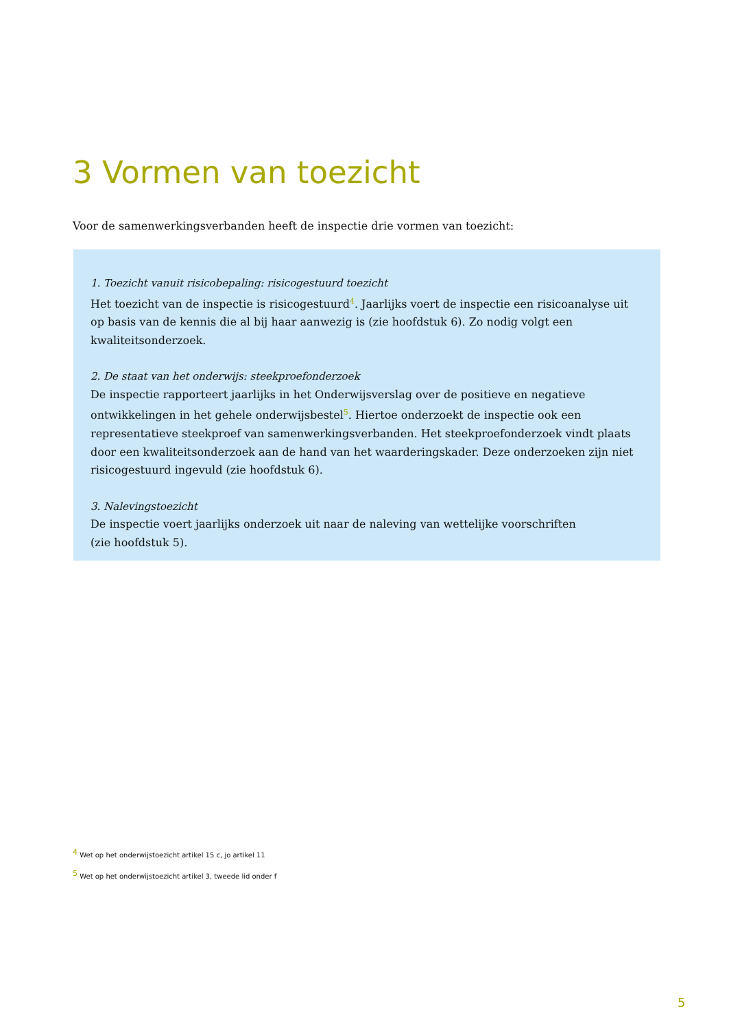3 Vormen van toezicht
Voor de samenwerkingsverbanden heeft de inspectie drie vormen van toezicht:
1. Toezicht vanuit risicobepaling: risicogestuurd toezicht
Het toezicht van de inspectie is risicogestuurd<sup>4</sup>. Jaarlijks voert de inspectie een risicoanalyse uit op basis van de kennis die al bij haar aanwezig is (zie hoofdstuk 6). Zo nodig volgt een kwaliteitsonderzoek.
2. De staat van het onderwijs: steekproefonderzoek
De inspectie rapporteert jaarlijks in het Onderwijsverslag over de positieve en negatieve ontwikkelingen in het gehele onderwijsbestel<sup>5</sup>. Hiertoe onderzoekt de inspectie ook een representatieve steekproef van samenwerkingsverbanden. Het steekproefonderzoek vindt plaats door een kwaliteitsonderzoek aan de hand van het waarderingskader. Deze onderzoeken zijn niet risicogestuurd ingevuld (zie hoofdstuk 6).
3. Nalevingstoezicht
De inspectie voert jaarlijks onderzoek uit naar de naleving van wettelijke voorschriften
(zie hoofdstuk 5).
<sup>4</sup> Wet op het onderwijstoezicht artikel 15 c, jo artikel 11
<sup>5</sup> Wet op het onderwijstoezicht artikel 3, tweede lid onder f
5